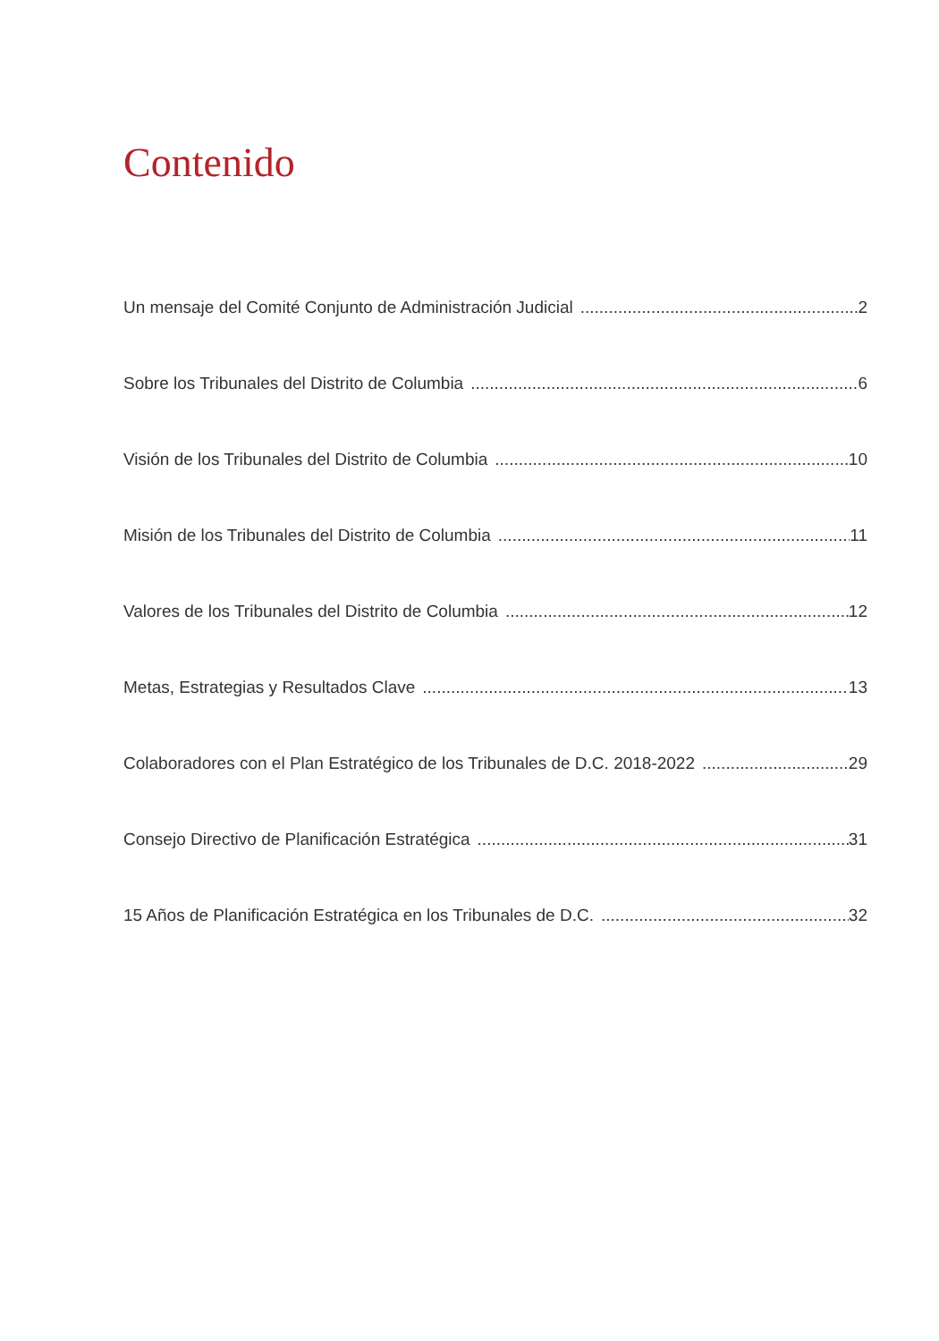Contenido
Un mensaje del Comité Conjunto de Administración Judicial 2
Sobre los Tribunales del Distrito de Columbia 6
Visión de los Tribunales del Distrito de Columbia 10
Misión de los Tribunales del Distrito de Columbia 11
Valores de los Tribunales del Distrito de Columbia 12
Metas, Estrategias y Resultados Clave 13
Colaboradores con el Plan Estratégico de los Tribunales de D.C. 2018-2022 29
Consejo Directivo de Planificación Estratégica 31
15 Años de Planificación Estratégica en los Tribunales de D.C. 32